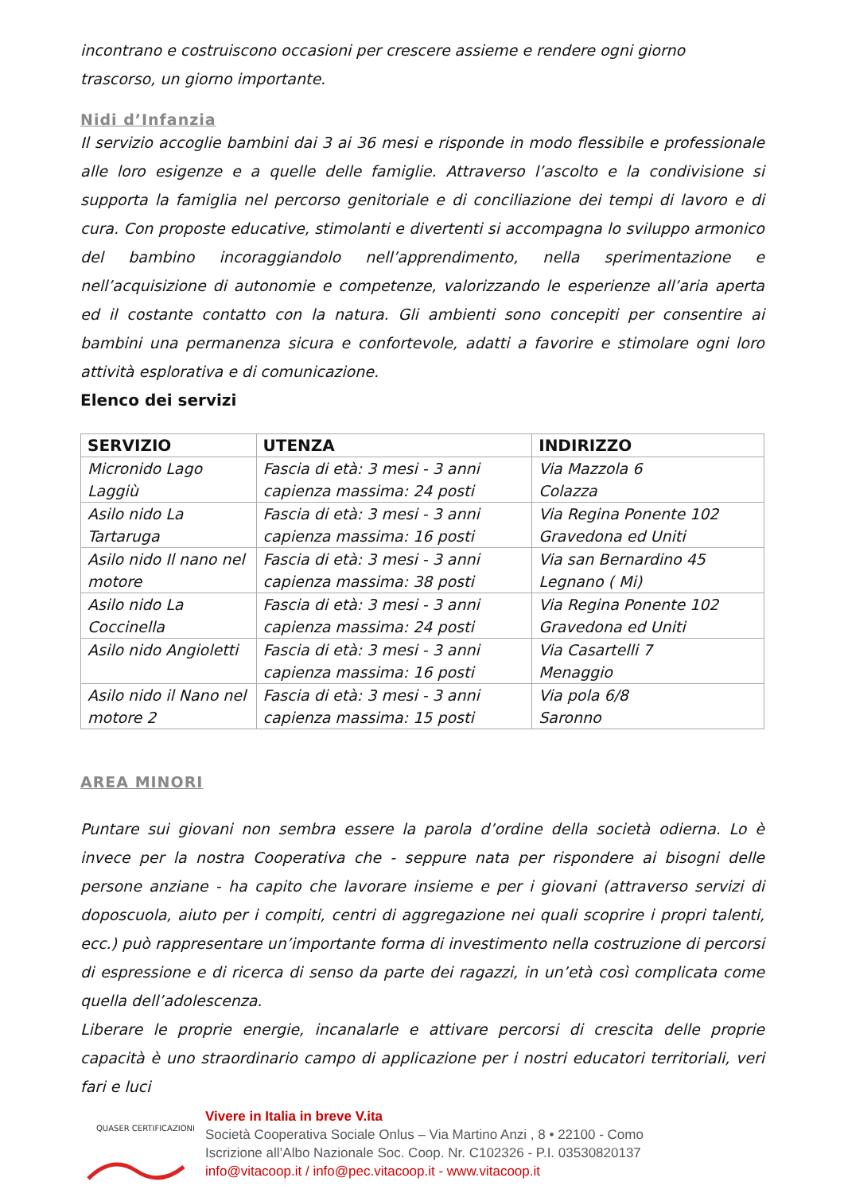incontrano e costruiscono occasioni per crescere assieme e rendere ogni giorno
trascorso, un giorno importante.
Nidi d’Infanzia
Il servizio accoglie bambini dai 3 ai 36 mesi e risponde in modo flessibile e professionale alle loro esigenze e a quelle delle famiglie. Attraverso l’ascolto e la condivisione si supporta la famiglia nel percorso genitoriale e di conciliazione dei tempi di lavoro e di cura. Con proposte educative, stimolanti e divertenti si accompagna lo sviluppo armonico del bambino incoraggiandolo nell’apprendimento, nella sperimentazione e nell’acquisizione di autonomie e competenze, valorizzando le esperienze all’aria aperta ed il costante contatto con la natura. Gli ambienti sono concepiti per consentire ai bambini una permanenza sicura e confortevole, adatti a favorire e stimolare ogni loro attività esplorativa e di comunicazione.
Elenco dei servizi
| SERVIZIO | UTENZA | INDIRIZZO |
| --- | --- | --- |
| Micronido Lago Laggiù | Fascia di età: 3 mesi - 3 anni capienza massima: 24 posti | Via Mazzola 6 Colazza |
| Asilo nido La Tartaruga | Fascia di età: 3 mesi - 3 anni capienza massima: 16 posti | Via Regina Ponente 102 Gravedona ed Uniti |
| Asilo nido Il nano nel motore | Fascia di età: 3 mesi - 3 anni capienza massima: 38 posti | Via san Bernardino 45 Legnano ( Mi) |
| Asilo nido La Coccinella | Fascia di età: 3 mesi - 3 anni capienza massima: 24 posti | Via Regina Ponente 102 Gravedona ed Uniti |
| Asilo nido Angioletti | Fascia di età: 3 mesi - 3 anni capienza massima: 16 posti | Via Casartelli 7 Menaggio |
| Asilo nido il Nano nel motore 2 | Fascia di età: 3 mesi - 3 anni capienza massima: 15 posti | Via pola 6/8 Saronno |
AREA MINORI
Puntare sui giovani non sembra essere la parola d’ordine della società odierna. Lo è invece per la nostra Cooperativa che - seppure nata per rispondere ai bisogni delle persone anziane - ha capito che lavorare insieme e per i giovani (attraverso servizi di doposcuola, aiuto per i compiti, centri di aggregazione nei quali scoprire i propri talenti, ecc.) può rappresentare un’importante forma di investimento nella costruzione di percorsi di espressione e di ricerca di senso da parte dei ragazzi, in un’età così complicata come quella dell’adolescenza.
Liberare le proprie energie, incanalarle e attivare percorsi di crescita delle proprie capacità è uno straordinario campo di applicazione per i nostri educatori territoriali, veri fari e luci
QUASER CERTIFICAZIONI
Vivere in Italia in breve V.ita
Società Cooperativa Sociale Onlus – Via Martino Anzi , 8 • 22100 - Como
Iscrizione all’Albo Nazionale Soc. Coop. Nr. C102326 - P.I. 03530820137
info@vitacoop.it / info@pec.vitacoop.it - www.vitacoop.it